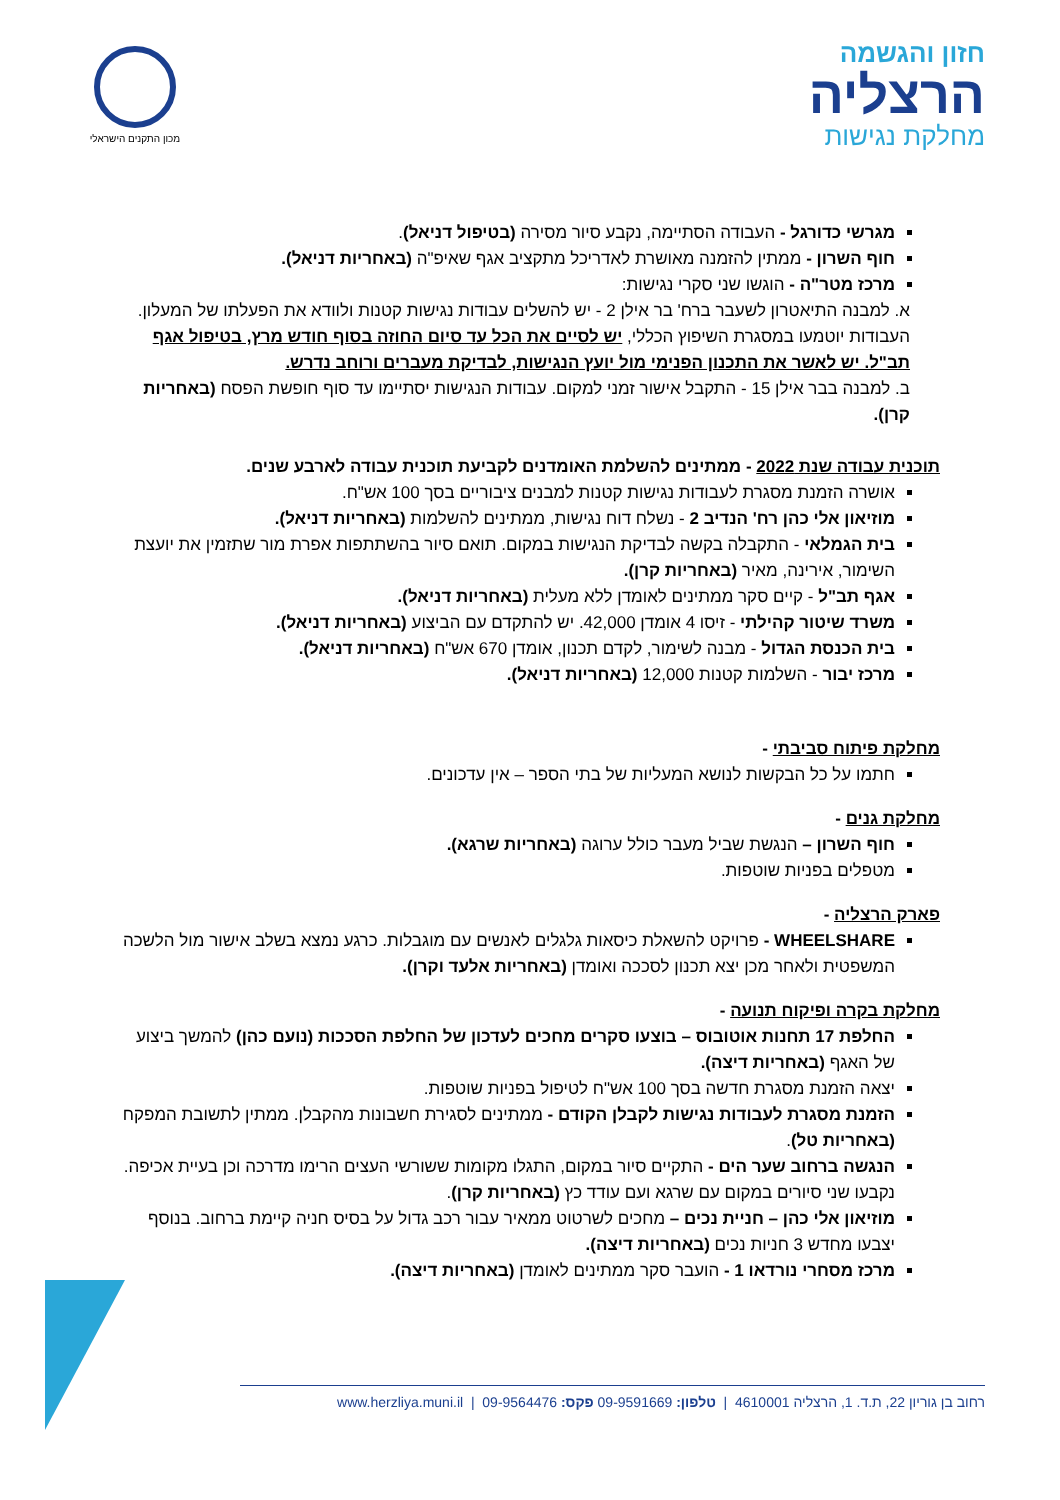חזון והגשמה
הרצליה
מחלקת נגישות
מכון התקנים הישראלי
מגרשי כדורגל - העבודה הסתיימה, נקבע סיור מסירה (בטיפול דניאל).
חוף השרון - ממתין להזמנה מאושרת לאדריכל מתקציב אגף שאיפ"ה (באחריות דניאל).
מרכז מטר"ה - הוגשו שני סקרי נגישות:
א. למבנה התיאטרון לשעבר ברח' בר אילן 2 - יש להשלים עבודות נגישות קטנות ולוודא את הפעלתו של המעלון. העבודות יוטמעו במסגרת השיפוץ הכללי, יש לסיים את הכל עד סיום החוזה בסוף חודש מרץ, בטיפול אגף תב"ל. יש לאשר את התכנון הפנימי מול יועץ הנגישות, לבדיקת מעברים ורוחב נדרש.
ב. למבנה בבר אילן 15 - התקבל אישור זמני למקום. עבודות הנגישות יסתיימו עד סוף חופשת הפסח (באחריות קרן).
תוכנית עבודה שנת 2022 - ממתינים להשלמת האומדנים לקביעת תוכנית עבודה לארבע שנים.
אושרה הזמנת מסגרת לעבודות נגישות קטנות למבנים ציבוריים בסך 100 אש"ח.
מוזיאון אלי כהן רח' הנדיב 2 - נשלח דוח נגישות, ממתינים להשלמות (באחריות דניאל).
בית הגמלאי - התקבלה בקשה לבדיקת הנגישות במקום. תואם סיור בהשתתפות אפרת מור שתזמין את יועצת השימור, אירינה, מאיר (באחריות קרן).
אגף תב"ל - קיים סקר ממתינים לאומדן ללא מעלית (באחריות דניאל).
משרד שיטור קהילתי - זיסו 4 אומדן 42,000. יש להתקדם עם הביצוע (באחריות דניאל).
בית הכנסת הגדול - מבנה לשימור, לקדם תכנון, אומדן 670 אש"ח (באחריות דניאל).
מרכז יבור - השלמות קטנות 12,000 (באחריות דניאל).
מחלקת פיתוח סביבתי -
חתמו על כל הבקשות לנושא המעליות של בתי הספר – אין עדכונים.
מחלקת גנים -
חוף השרון – הנגשת שביל מעבר כולל ערוגה (באחריות שרגא).
מטפלים בפניות שוטפות.
פארק הרצליה -
WHEELSHARE - פרויקט להשאלת כיסאות גלגלים לאנשים עם מוגבלות. כרגע נמצא בשלב אישור מול הלשכה המשפטית ולאחר מכן יצא תכנון לסככה ואומדן (באחריות אלעד וקרן).
מחלקת בקרה ופיקוח תנועה -
החלפת 17 תחנות אוטובוס – בוצעו סקרים מחכים לעדכון של החלפת הסככות (נועם כהן) להמשך ביצוע של האגף (באחריות דיצה).
יצאה הזמנת מסגרת חדשה בסך 100 אש"ח לטיפול בפניות שוטפות.
הזמנת מסגרת לעבודות נגישות לקבלן הקודם - ממתינים לסגירת חשבונות מהקבלן. ממתין לתשובת המפקח (באחריות טל).
הנגשה ברחוב שער הים - התקיים סיור במקום, התגלו מקומות ששורשי העצים הרימו מדרכה וכן בעיית אכיפה. נקבעו שני סיורים במקום עם שרגא ועם עודד כץ (באחריות קרן).
מוזיאון אלי כהן – חניית נכים – מחכים לשרטוט ממאיר עבור רכב גדול על בסיס חניה קיימת ברחוב. בנוסף יצבעו מחדש 3 חניות נכים (באחריות דיצה).
מרכז מסחרי נורדאו 1 - הועבר סקר ממתינים לאומדן (באחריות דיצה).
רחוב בן גוריון 22, ת.ד. 1, הרצליה 4610001 | טלפון: 09-9591669 פקס: 09-9564476 | www.herzliya.muni.il